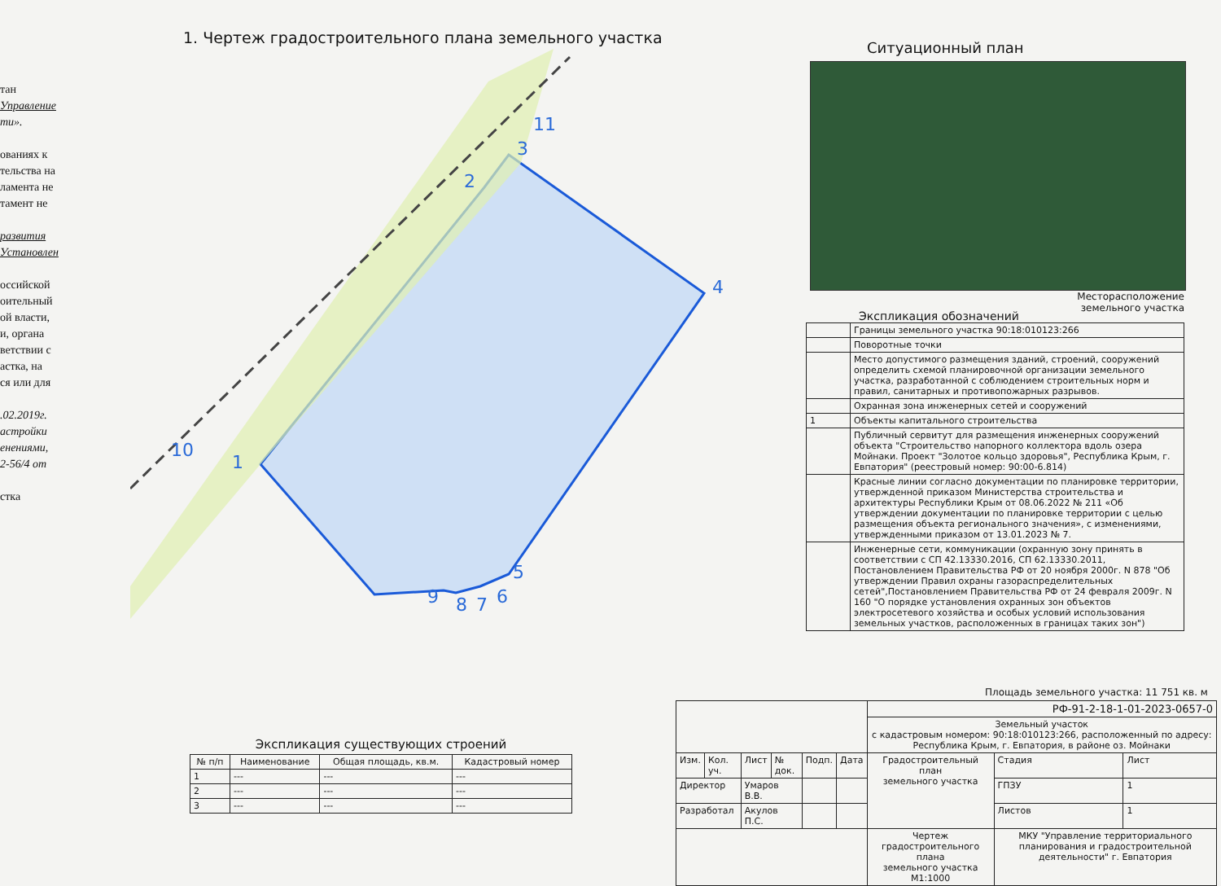тан
Управление
ти».
ованиях к
тельства на
ламента не
тамент не
развития
Установлен
оссийской
оительный
ой власти,
и, органа
ветствии с
астка, на
ся или для
.02.2019г.
астройки
енениями,
2-56/4 от
стка
1. Чертеж градостроительного плана земельного участка
1
2
3
4
5
6
7
8
9
10
11
Ситуационный план
Месторасположение
земельного участка
Экспликация обозначений
| | Границы земельного участка 90:18:010123:266 |
| | Поворотные точки |
| | Место допустимого размещения зданий, строений, сооружений определить схемой планировочной организации земельного участка, разработанной с соблюдением строительных норм и правил, санитарных и противопожарных разрывов. |
| | Охранная зона инженерных сетей и сооружений |
| 1 | Объекты капитального строительства |
| | Публичный сервитут для размещения инженерных сооружений объекта "Строительство напорного коллектора вдоль озера Мойнаки. Проект "Золотое кольцо здоровья", Республика Крым, г. Евпатория" (реестровый номер: 90:00-6.814) |
| | Красные линии согласно документации по планировке территории, утвержденной приказом Министерства строительства и архитектуры Республики Крым от 08.06.2022 № 211 «Об утверждении документации по планировке территории с целью размещения объекта регионального значения», с изменениями, утвержденными приказом от 13.01.2023 № 7. |
| | Инженерные сети, коммуникации (охранную зону принять в соответствии с СП 42.13330.2016, СП 62.13330.2011, Постановлением Правительства РФ от 20 ноября 2000г. N 878 "Об утверждении Правил охраны газораспределительных сетей",Постановлением Правительства РФ от 24 февраля 2009г. N 160 "О порядке установления охранных зон объектов электросетевого хозяйства и особых условий использования земельных участков, расположенных в границах таких зон") |
Площадь земельного участка: 11 751 кв. м
Экспликация существующих строений
| № п/п | Наименование | Общая площадь, кв.м. | Кадастровый номер |
| --- | --- | --- | --- |
| 1 | --- | --- | --- |
| 2 | --- | --- | --- |
| 3 | --- | --- | --- |
| | | | | | | РФ-91-2-18-1-01-2023-0657-0 | | |
| | | | | | | Земельный участок с кадастровым номером: 90:18:010123:266, расположенный по адресу: Республика Крым, г. Евпатория, в районе оз. Мойнаки | | |
| Изм. | Кол. уч. | Лист | № док. | Подп. | Дата | Градостроительный план земельного участка | Стадия | Лист |
| Директор | | Умаров В.В. | | | | | ГПЗУ | 1 |
| Разработал | | Акулов П.С. | | | | | Листов | 1 |
| | | | | | | Чертеж градостроительного плана земельного участка М1:1000 | МКУ "Управление территориального планирования и градостроительной деятельности" г. Евпатория | |